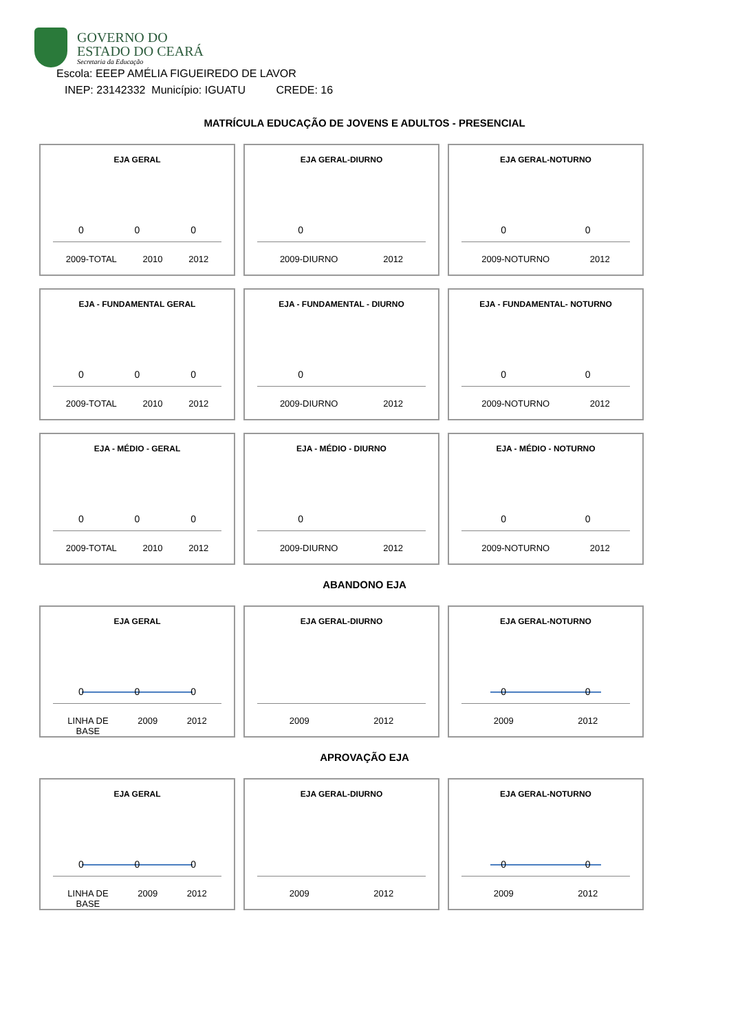GOVERNO DO
ESTADO DO CEARÁ
Secretaria da Educação
Escola: EEEP AMÉLIA FIGUEIREDO DE LAVOR
INEP: 23142332 Município: IGUATU CREDE: 16
MATRÍCULA EDUCAÇÃO DE JOVENS E ADULTOS - PRESENCIAL
EJA GERAL
0 0 0
2009-TOTAL 2010 2012
EJA GERAL-DIURNO
0
2009-DIURNO 2012
EJA GERAL-NOTURNO
0 0
2009-NOTURNO 2012
EJA - FUNDAMENTAL GERAL
0 0 0
2009-TOTAL 2010 2012
EJA - FUNDAMENTAL - DIURNO
0
2009-DIURNO 2012
EJA - FUNDAMENTAL- NOTURNO
0 0
2009-NOTURNO 2012
EJA - MÉDIO - GERAL
0 0 0
2009-TOTAL 2010 2012
EJA - MÉDIO - DIURNO
0
2009-DIURNO 2012
EJA - MÉDIO - NOTURNO
0 0
2009-NOTURNO 2012
ABANDONO EJA
EJA GERAL
0 0 0
LINHA DE
BASE 2009 2012
EJA GERAL-DIURNO
2009 2012
EJA GERAL-NOTURNO
0 0
2009 2012
APROVAÇÃO EJA
EJA GERAL
0 0 0
LINHA DE
BASE 2009 2012
EJA GERAL-DIURNO
2009 2012
EJA GERAL-NOTURNO
0 0
2009 2012